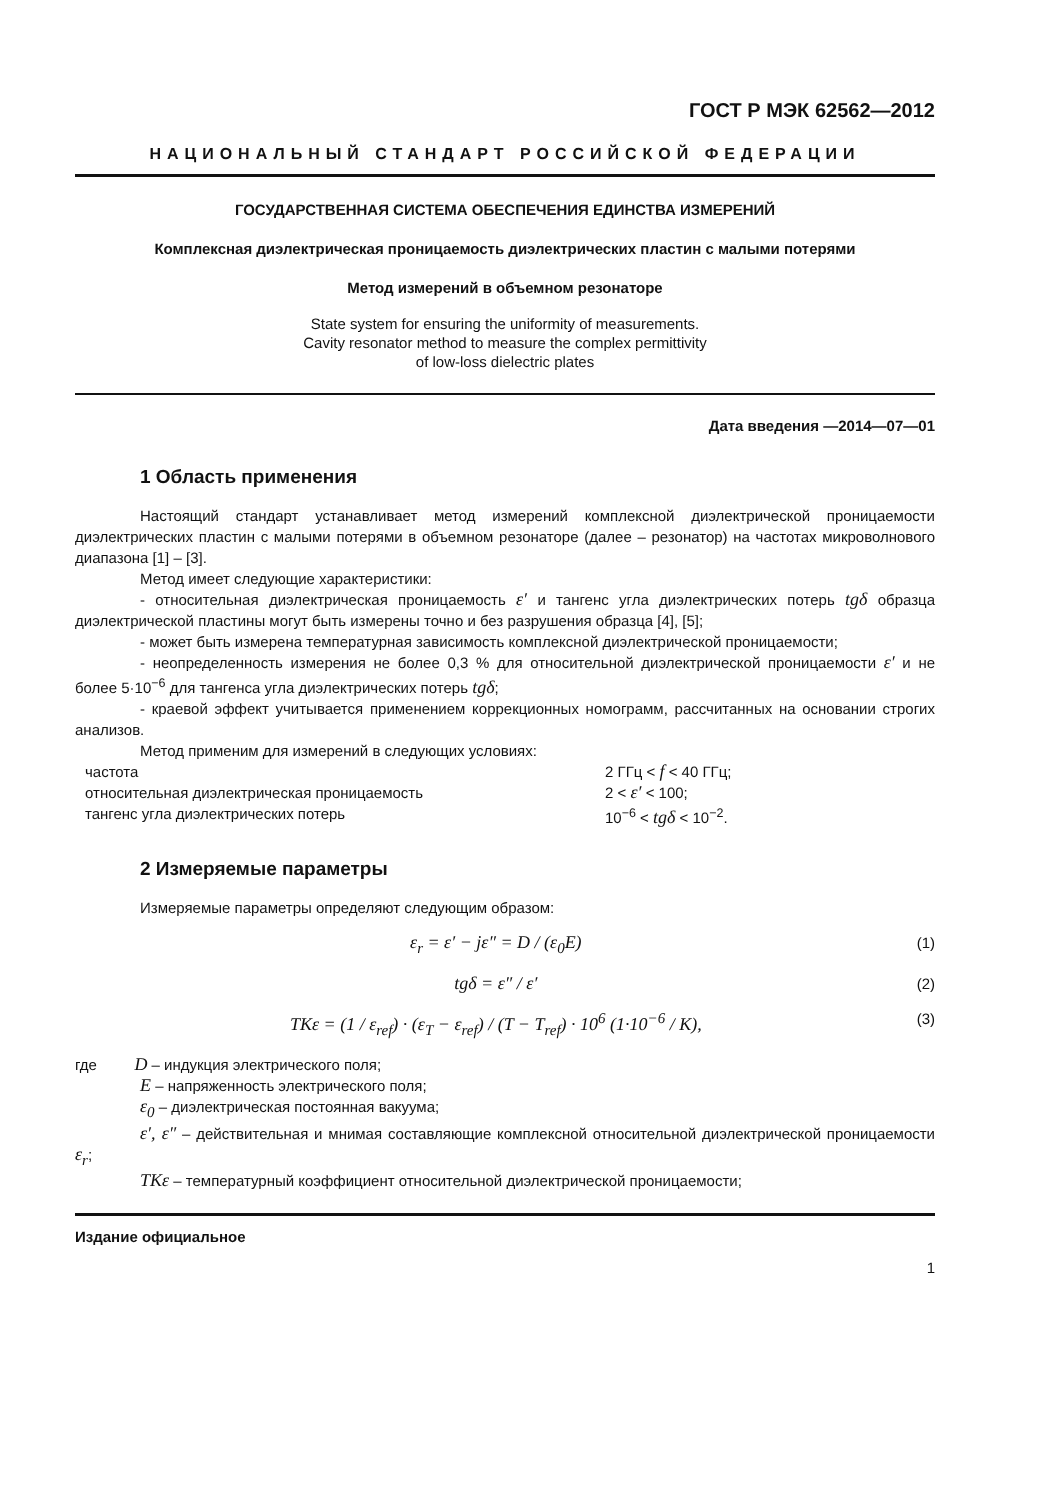ГОСТ Р МЭК 62562—2012
НАЦИОНАЛЬНЫЙ СТАНДАРТ РОССИЙСКОЙ ФЕДЕРАЦИИ
ГОСУДАРСТВЕННАЯ СИСТЕМА ОБЕСПЕЧЕНИЯ ЕДИНСТВА ИЗМЕРЕНИЙ
Комплексная диэлектрическая проницаемость диэлектрических пластин с малыми потерями
Метод измерений в объемном резонаторе
State system for ensuring the uniformity of measurements.
Cavity resonator method to measure the complex permittivity
of low-loss dielectric plates
Дата введения —2014—07—01
1 Область применения
Настоящий стандарт устанавливает метод измерений комплексной диэлектрической проницаемости диэлектрических пластин с малыми потерями в объемном резонаторе (далее – резонатор) на частотах микроволнового диапазона [1] – [3].
Метод имеет следующие характеристики:
- относительная диэлектрическая проницаемость ε′ и тангенс угла диэлектрических потерь tgδ образца диэлектрической пластины могут быть измерены точно и без разрушения образца [4], [5];
- может быть измерена температурная зависимость комплексной диэлектрической проницаемости;
- неопределенность измерения не более 0,3 % для относительной диэлектрической проницаемости ε′ и не более 5·10<sup>−6</sup> для тангенса угла диэлектрических потерь tgδ;
- краевой эффект учитывается применением коррекционных номограмм, рассчитанных на основании строгих анализов.
Метод применим для измерений в следующих условиях:
частота 2 ГГц < f < 40 ГГц;
относительная диэлектрическая проницаемость 2 < ε′ < 100;
тангенс угла диэлектрических потерь 10<sup>−6</sup> < tgδ < 10<sup>−2</sup>.
2 Измеряемые параметры
Измеряемые параметры определяют следующим образом:
ε<sub>r</sub> = ε′ − jε″ = D / (ε<sub>0</sub>E) (1)
tgδ = ε″ / ε′ (2)
TKε = (1 / ε<sub>ref</sub>) · (ε<sub>T</sub> − ε<sub>ref</sub>) / (T − T<sub>ref</sub>) · 10<sup>6</sup> (1·10<sup>−6</sup> / K), (3)
где D – индукция электрического поля;
E – напряженность электрического поля;
ε<sub>0</sub> – диэлектрическая постоянная вакуума;
ε′, ε″ – действительная и мнимая составляющие комплексной относительной диэлектрической проницаемости ε<sub>r</sub>;
TKε – температурный коэффициент относительной диэлектрической проницаемости;
Издание официальное
1